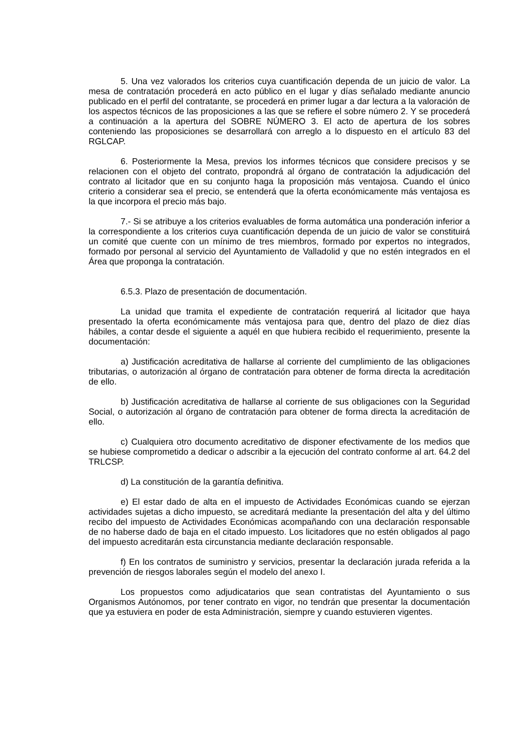5. Una vez valorados los criterios cuya cuantificación dependa de un juicio de valor. La mesa de contratación procederá en acto público en el lugar y días señalado mediante anuncio publicado en el perfil del contratante, se procederá en primer lugar a dar lectura a la valoración de los aspectos técnicos de las proposiciones a las que se refiere el sobre número 2. Y se procederá a continuación a la apertura del SOBRE NÚMERO 3. El acto de apertura de los sobres conteniendo las proposiciones se desarrollará con arreglo a lo dispuesto en el artículo 83 del RGLCAP.
6. Posteriormente la Mesa, previos los informes técnicos que considere precisos y se relacionen con el objeto del contrato, propondrá al órgano de contratación la adjudicación del contrato al licitador que en su conjunto haga la proposición más ventajosa. Cuando el único criterio a considerar sea el precio, se entenderá que la oferta económicamente más ventajosa es la que incorpora el precio más bajo.
7.- Si se atribuye a los criterios evaluables de forma automática una ponderación inferior a la correspondiente a los criterios cuya cuantificación dependa de un juicio de valor se constituirá un comité que cuente con un mínimo de tres miembros, formado por expertos no integrados, formado por personal al servicio del Ayuntamiento de Valladolid y que no estén integrados en el Área que proponga la contratación.
6.5.3. Plazo de presentación de documentación.
La unidad que tramita el expediente de contratación requerirá al licitador que haya presentado la oferta económicamente más ventajosa para que, dentro del plazo de diez días hábiles, a contar desde el siguiente a aquél en que hubiera recibido el requerimiento, presente la documentación:
a) Justificación acreditativa de hallarse al corriente del cumplimiento de las obligaciones tributarias, o autorización al órgano de contratación para obtener de forma directa la acreditación de ello.
b) Justificación acreditativa de hallarse al corriente de sus obligaciones con la Seguridad Social, o autorización al órgano de contratación para obtener de forma directa la acreditación de ello.
c) Cualquiera otro documento acreditativo de disponer efectivamente de los medios que se hubiese comprometido a dedicar o adscribir a la ejecución del contrato conforme al art. 64.2 del TRLCSP.
d) La constitución de la garantía definitiva.
e) El estar dado de alta en el impuesto de Actividades Económicas cuando se ejerzan actividades sujetas a dicho impuesto, se acreditará mediante la presentación del alta y del último recibo del impuesto de Actividades Económicas acompañando con una declaración responsable de no haberse dado de baja en el citado impuesto. Los licitadores que no estén obligados al pago del impuesto acreditarán esta circunstancia mediante declaración responsable.
f) En los contratos de suministro y servicios, presentar la declaración jurada referida a la prevención de riesgos laborales según el modelo del anexo I.
Los propuestos como adjudicatarios que sean contratistas del Ayuntamiento o sus Organismos Autónomos, por tener contrato en vigor, no tendrán que presentar la documentación que ya estuviera en poder de esta Administración, siempre y cuando estuvieren vigentes.